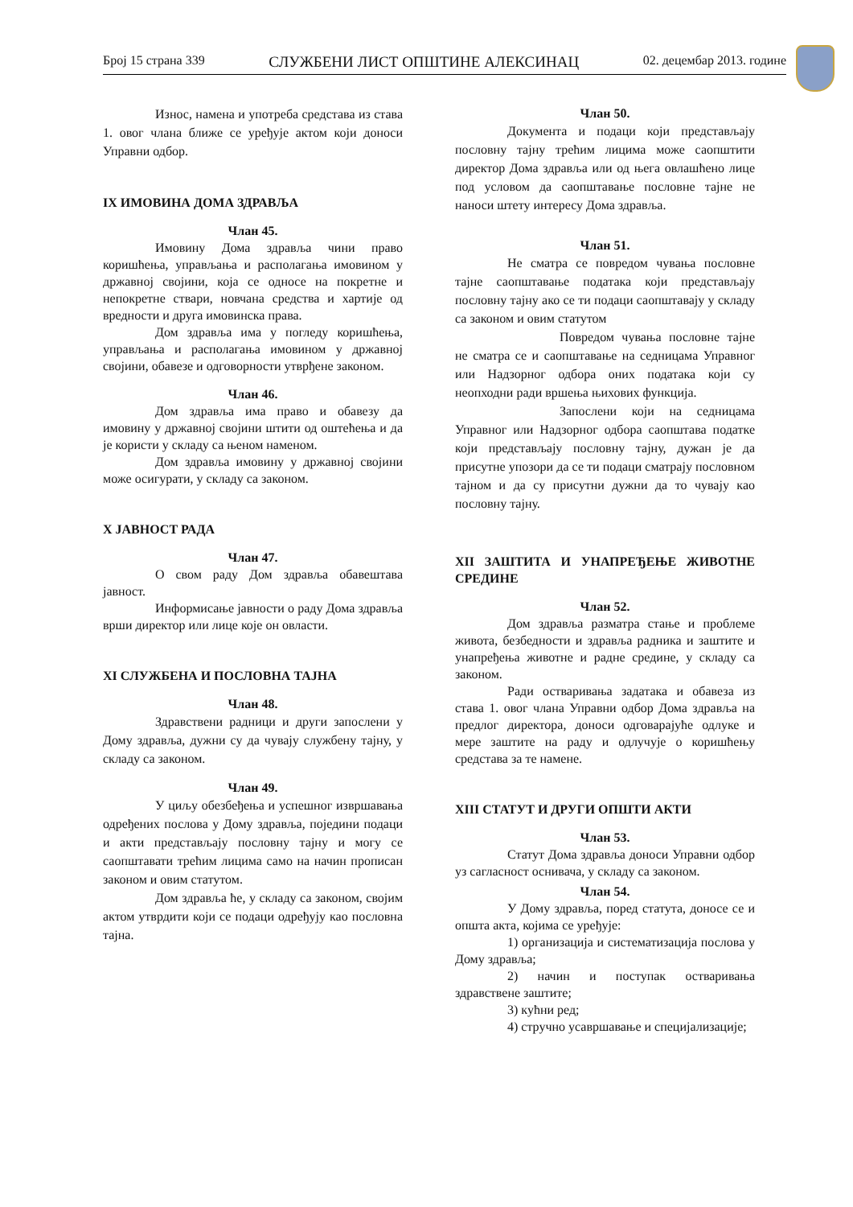Број 15 страна 339 СЛУЖБЕНИ ЛИСТ ОПШТИНЕ АЛЕКСИНАЦ 02. децембар 2013. године
Износ, намена и употреба средстава из става 1. овог члана ближе се уређује актом који доноси Управни одбор.
IX ИМОВИНА ДОМА ЗДРАВЉА
Члан 45.
Имовину Дома здравља чини право коришћења, управљања и располагања имовином у државној својини, која се односе на покретне и непокретне ствари, новчана средства и хартије од вредности и друга имовинска права.
Дом здравља има у погледу коришћења, управљања и располагања имовином у државној својини, обавезе и одговорности утврђене законом.
Члан 46.
Дом здравља има право и обавезу да имовину у државној својини штити од оштећења и да је користи у складу са њеном наменом.
Дом здравља имовину у државној својини може осигурати, у складу са законом.
X ЈАВНОСТ РАДА
Члан 47.
О свом раду Дом здравља обавештава јавност.
Информисање јавности о раду Дома здравља врши директор или лице које он овласти.
XI СЛУЖБЕНА И ПОСЛОВНА ТАЈНА
Члан 48.
Здравствени радници и други запослени у Дому здравља, дужни су да чувају службену тајну, у складу са законом.
Члан 49.
У циљу обезбеђења и успешног извршавања одређених послова у Дому здравља, поједини подаци и акти представљају пословну тајну и могу се саопштавати трећим лицима само на начин прописан законом и овим статутом.
Дом здравља ће, у складу са законом, својим актом утврдити који се подаци одређују као пословна тајна.
Члан 50.
Документа и подаци који представљају пословну тајну трећим лицима може саопштити директор Дома здравља или од њега овлашћено лице под условом да саопштавање пословне тајне не наноси штету интересу Дома здравља.
Члан 51.
Не сматра се повредом чувања пословне тајне саопштавање података који представљају пословну тајну ако се ти подаци саопштавају у складу са законом и овим статутом
Повредом чувања пословне тајне не сматра се и саопштавање на седницама Управног или Надзорног одбора оних података који су неопходни ради вршења њихових функција.
Запослени који на седницама Управног или Надзорног одбора саопштава податке који представљају пословну тајну, дужан је да присутне упозори да се ти подаци сматрају пословном тајном и да су присутни дужни да то чувају као пословну тајну.
XII ЗАШТИТА И УНАПРЕЂЕЊЕ ЖИВОТНЕ СРЕДИНЕ
Члан 52.
Дом здравља разматра стање и проблеме живота, безбедности и здравља радника и заштите и унапређења животне и радне средине, у складу са законом.
Ради остваривања задатака и обавеза из става 1. овог члана Управни одбор Дома здравља на предлог директора, доноси одговарајуће одлуке и мере заштите на раду и одлучује о коришћењу средстава за те намене.
XIII СТАТУТ И ДРУГИ ОПШТИ АКТИ
Члан 53.
Статут Дома здравља доноси Управни одбор уз сагласност оснивача, у складу са законом.
Члан 54.
У Дому здравља, поред статута, доносе се и општа акта, којима се уређује:
1) организација и систематизација послова у Дому здравља;
2) начин и поступак остваривања здравствене заштите;
3) кућни ред;
4) стручно усавршавање и специјализације;